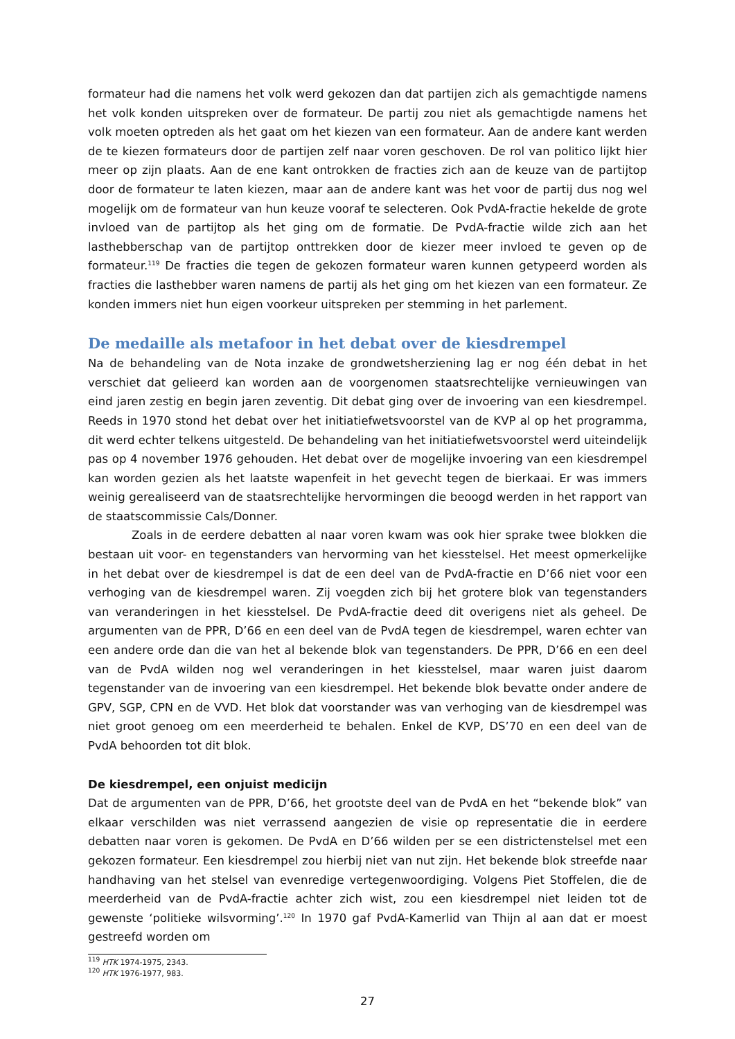formateur had die namens het volk werd gekozen dan dat partijen zich als gemachtigde namens het volk konden uitspreken over de formateur. De partij zou niet als gemachtigde namens het volk moeten optreden als het gaat om het kiezen van een formateur. Aan de andere kant werden de te kiezen formateurs door de partijen zelf naar voren geschoven. De rol van politico lijkt hier meer op zijn plaats. Aan de ene kant ontrokken de fracties zich aan de keuze van de partijtop door de formateur te laten kiezen, maar aan de andere kant was het voor de partij dus nog wel mogelijk om de formateur van hun keuze vooraf te selecteren. Ook PvdA-fractie hekelde de grote invloed van de partijtop als het ging om de formatie. De PvdA-fractie wilde zich aan het lasthebberschap van de partijtop onttrekken door de kiezer meer invloed te geven op de formateur.<sup>119</sup> De fracties die tegen de gekozen formateur waren kunnen getypeerd worden als fracties die lasthebber waren namens de partij als het ging om het kiezen van een formateur. Ze konden immers niet hun eigen voorkeur uitspreken per stemming in het parlement.
De medaille als metafoor in het debat over de kiesdrempel
Na de behandeling van de Nota inzake de grondwetsherziening lag er nog één debat in het verschiet dat gelieerd kan worden aan de voorgenomen staatsrechtelijke vernieuwingen van eind jaren zestig en begin jaren zeventig. Dit debat ging over de invoering van een kiesdrempel. Reeds in 1970 stond het debat over het initiatiefwetsvoorstel van de KVP al op het programma, dit werd echter telkens uitgesteld. De behandeling van het initiatiefwetsvoorstel werd uiteindelijk pas op 4 november 1976 gehouden. Het debat over de mogelijke invoering van een kiesdrempel kan worden gezien als het laatste wapenfeit in het gevecht tegen de bierkaai. Er was immers weinig gerealiseerd van de staatsrechtelijke hervormingen die beoogd werden in het rapport van de staatscommissie Cals/Donner.
Zoals in de eerdere debatten al naar voren kwam was ook hier sprake twee blokken die bestaan uit voor- en tegenstanders van hervorming van het kiesstelsel. Het meest opmerkelijke in het debat over de kiesdrempel is dat de een deel van de PvdA-fractie en D’66 niet voor een verhoging van de kiesdrempel waren. Zij voegden zich bij het grotere blok van tegenstanders van veranderingen in het kiesstelsel. De PvdA-fractie deed dit overigens niet als geheel. De argumenten van de PPR, D’66 en een deel van de PvdA tegen de kiesdrempel, waren echter van een andere orde dan die van het al bekende blok van tegenstanders. De PPR, D’66 en een deel van de PvdA wilden nog wel veranderingen in het kiesstelsel, maar waren juist daarom tegenstander van de invoering van een kiesdrempel. Het bekende blok bevatte onder andere de GPV, SGP, CPN en de VVD. Het blok dat voorstander was van verhoging van de kiesdrempel was niet groot genoeg om een meerderheid te behalen. Enkel de KVP, DS’70 en een deel van de PvdA behoorden tot dit blok.
De kiesdrempel, een onjuist medicijn
Dat de argumenten van de PPR, D’66, het grootste deel van de PvdA en het “bekende blok” van elkaar verschilden was niet verrassend aangezien de visie op representatie die in eerdere debatten naar voren is gekomen. De PvdA en D’66 wilden per se een districtenstelsel met een gekozen formateur. Een kiesdrempel zou hierbij niet van nut zijn. Het bekende blok streefde naar handhaving van het stelsel van evenredige vertegenwoordiging. Volgens Piet Stoffelen, die de meerderheid van de PvdA-fractie achter zich wist, zou een kiesdrempel niet leiden tot de gewenste ‘politieke wilsvorming’.<sup>120</sup> In 1970 gaf PvdA-Kamerlid van Thijn al aan dat er moest gestreefd worden om
<sup>119</sup> HTK 1974-1975, 2343.
<sup>120</sup> HTK 1976-1977, 983.
27